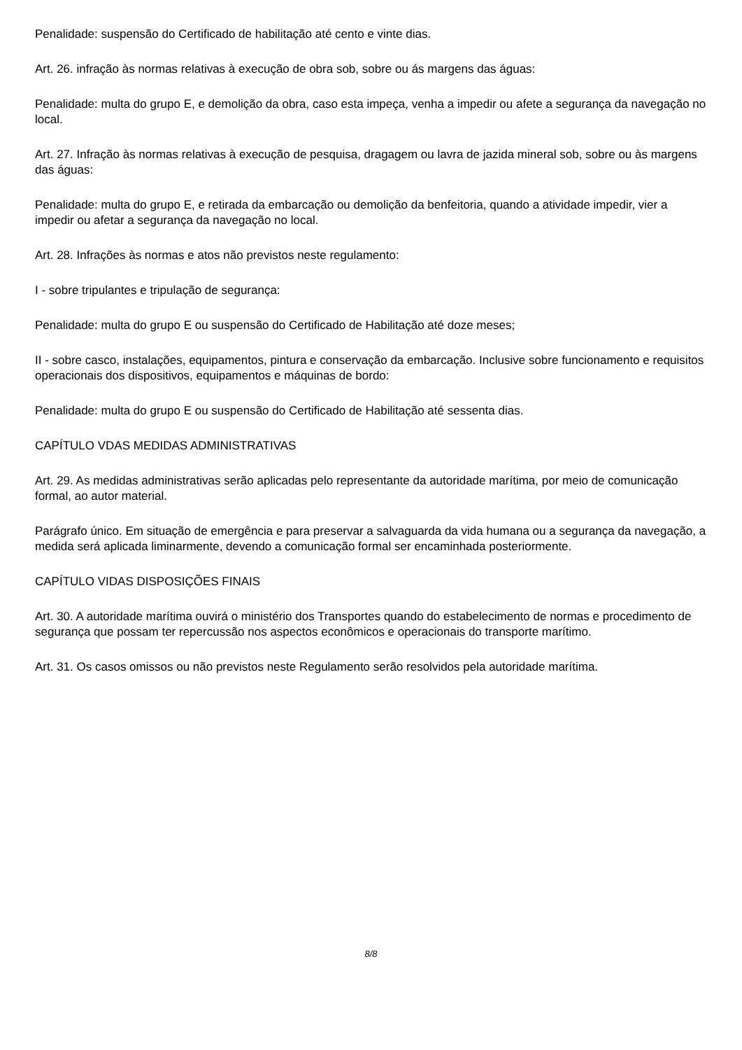Penalidade: suspensão do Certificado de habilitação até cento e vinte dias.
Art. 26. infração às normas relativas à execução de obra sob, sobre ou ás margens das águas:
Penalidade: multa do grupo E, e demolição da obra, caso esta impeça, venha a impedir ou afete a segurança da navegação no local.
Art. 27. Infração às normas relativas à execução de pesquisa, dragagem ou lavra de jazida mineral sob, sobre ou às margens das águas:
Penalidade: multa do grupo E, e retirada da embarcação ou demolição da benfeitoria, quando a atividade impedir, vier a impedir ou afetar a segurança da navegação no local.
Art. 28. Infrações às normas e atos não previstos neste regulamento:
I - sobre tripulantes e tripulação de segurança:
Penalidade: multa do grupo E ou suspensão do Certificado de Habilitação até doze meses;
II - sobre casco, instalações, equipamentos, pintura e conservação da embarcação. Inclusive sobre funcionamento e requisitos operacionais dos dispositivos, equipamentos e máquinas de bordo:
Penalidade: multa do grupo E ou suspensão do Certificado de Habilitação até sessenta dias.
CAPÍTULO VDAS MEDIDAS ADMINISTRATIVAS
Art. 29. As medidas administrativas serão aplicadas pelo representante da autoridade marítima, por meio de comunicação formal, ao autor material.
Parágrafo único. Em situação de emergência e para preservar a salvaguarda da vida humana ou a segurança da navegação, a medida será aplicada liminarmente, devendo a comunicação formal ser encaminhada posteriormente.
CAPÍTULO VIDAS DISPOSIÇÕES FINAIS
Art. 30. A autoridade marítima ouvirá o ministério dos Transportes quando do estabelecimento de normas e procedimento de segurança que possam ter repercussão nos aspectos econômicos e operacionais do transporte marítimo.
Art. 31. Os casos omissos ou não previstos neste Regulamento serão resolvidos pela autoridade marítima.
8/8